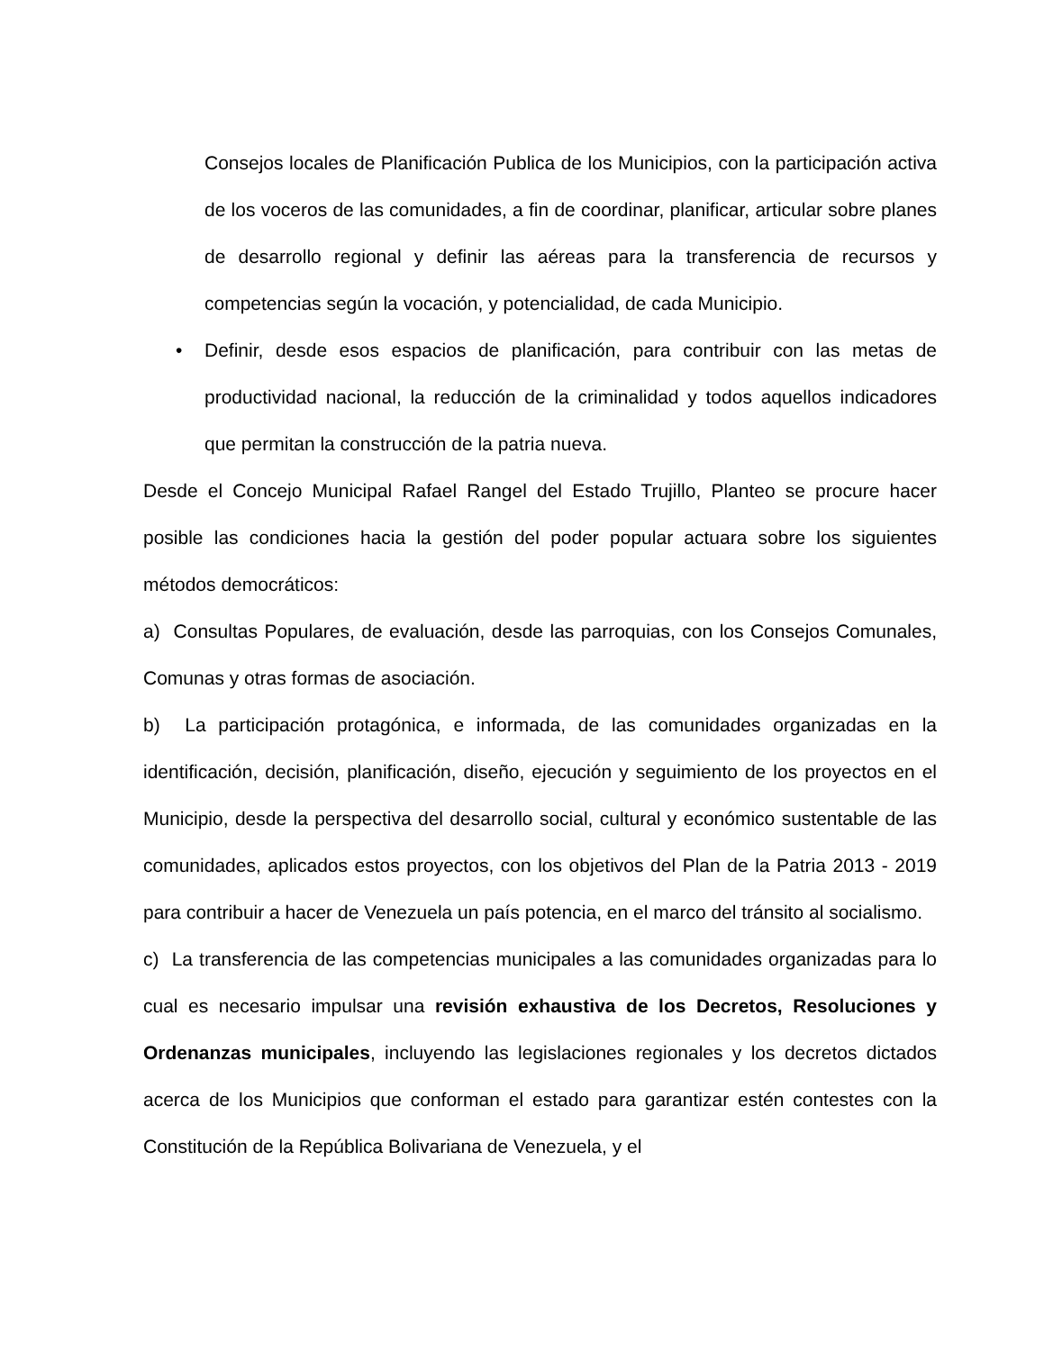Consejos locales de Planificación Publica de los Municipios, con la participación activa de los voceros de las comunidades, a fin de coordinar, planificar, articular sobre planes de desarrollo regional y definir las aéreas para la transferencia de recursos y competencias según la vocación, y potencialidad, de cada Municipio.
• Definir, desde esos espacios de planificación, para contribuir con las metas de productividad nacional, la reducción de la criminalidad y todos aquellos indicadores que permitan la construcción de la patria nueva.
Desde el Concejo Municipal Rafael Rangel del Estado Trujillo, Planteo se procure hacer posible las condiciones hacia la gestión del poder popular actuara sobre los siguientes métodos democráticos:
a) Consultas Populares, de evaluación, desde las parroquias, con los Consejos Comunales, Comunas y otras formas de asociación.
b) La participación protagónica, e informada, de las comunidades organizadas en la identificación, decisión, planificación, diseño, ejecución y seguimiento de los proyectos en el Municipio, desde la perspectiva del desarrollo social, cultural y económico sustentable de las comunidades, aplicados estos proyectos, con los objetivos del Plan de la Patria 2013 - 2019 para contribuir a hacer de Venezuela un país potencia, en el marco del tránsito al socialismo.
c) La transferencia de las competencias municipales a las comunidades organizadas para lo cual es necesario impulsar una revisión exhaustiva de los Decretos, Resoluciones y Ordenanzas municipales, incluyendo las legislaciones regionales y los decretos dictados acerca de los Municipios que conforman el estado para garantizar estén contestes con la Constitución de la República Bolivariana de Venezuela, y el